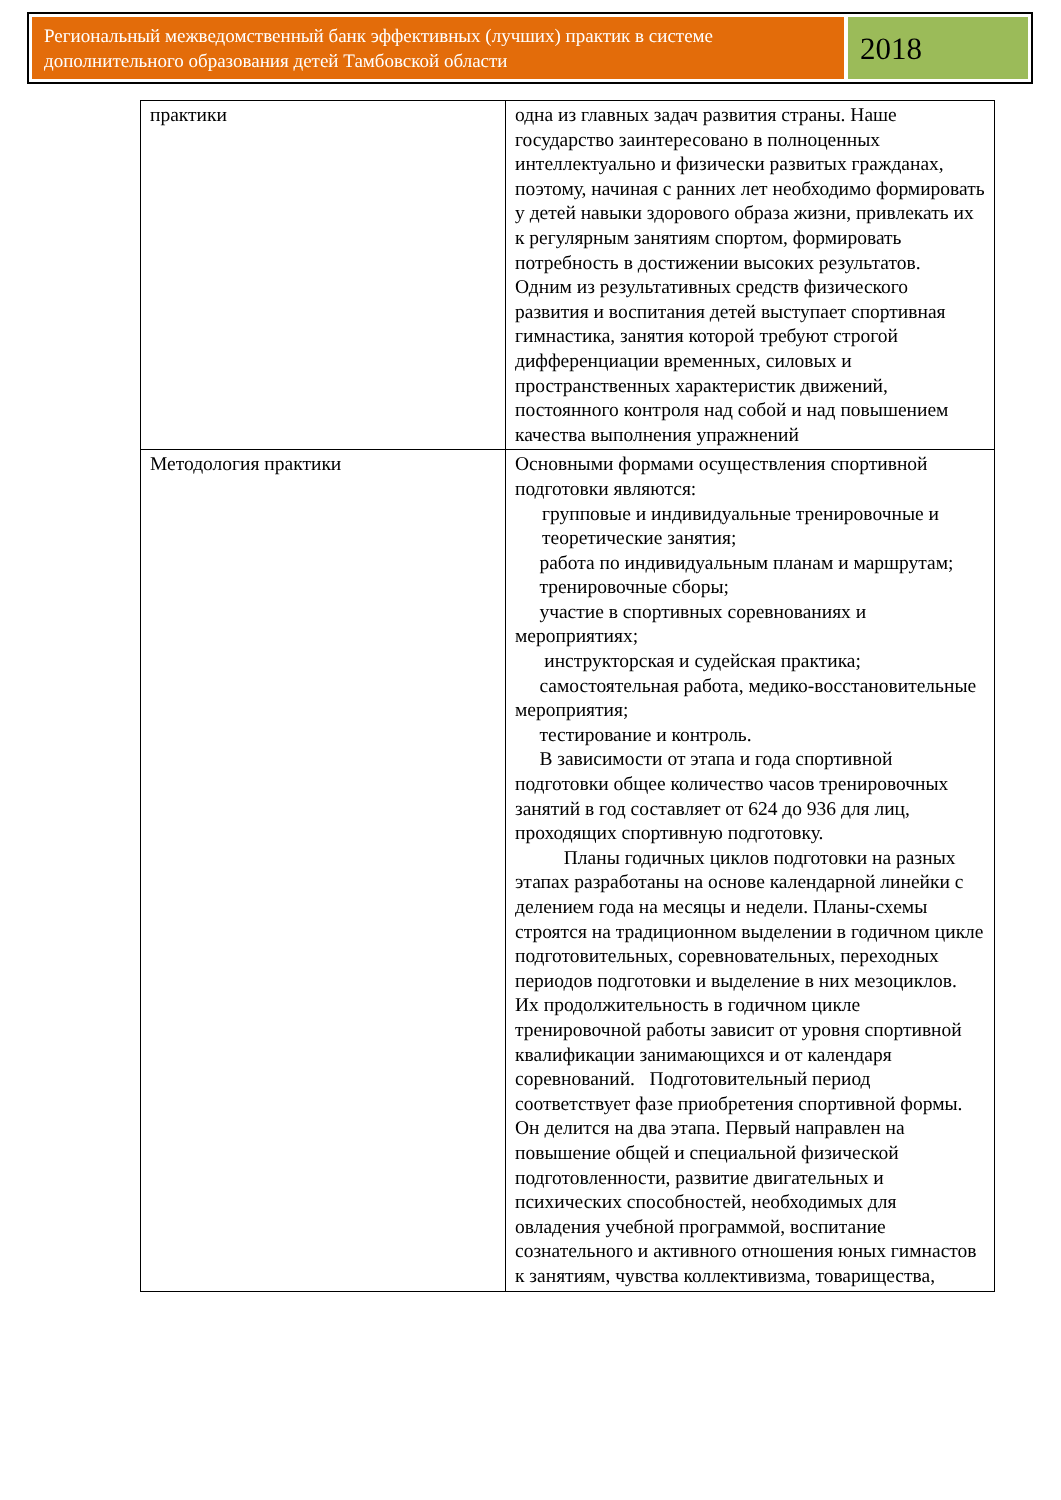Региональный межведомственный банк эффективных (лучших) практик в системе дополнительного образования детей Тамбовской области
2018
| практики | одна из главных задач развития страны. Наше государство заинтересовано в полноценных интеллектуально и физически развитых гражданах, поэтому, начиная с ранних лет необходимо формировать у детей навыки здорового образа жизни, привлекать их к регулярным занятиям спортом, формировать потребность в достижении высоких результатов. Одним из результативных средств физического развития и воспитания детей выступает спортивная гимнастика, занятия которой требуют строгой дифференциации временных, силовых и пространственных характеристик движений, постоянного контроля над собой и над повышением качества выполнения упражнений |
| Методология практики | Основными формами осуществления спортивной подготовки являются: групповые и индивидуальные тренировочные и теоретические занятия; работа по индивидуальным планам и маршрутам; тренировочные сборы; участие в спортивных соревнованиях и мероприятиях; инструкторская и судейская практика; самостоятельная работа, медико-восстановительные мероприятия; тестирование и контроль. В зависимости от этапа и года спортивной подготовки общее количество часов тренировочных занятий в год составляет от 624 до 936 для лиц, проходящих спортивную подготовку. Планы годичных циклов подготовки на разных этапах разработаны на основе календарной линейки с делением года на месяцы и недели. Планы-схемы строятся на традиционном выделении в годичном цикле подготовительных, соревновательных, переходных периодов подготовки и выделение в них мезоциклов. Их продолжительность в годичном цикле тренировочной работы зависит от уровня спортивной квалификации занимающихся и от календаря соревнований. Подготовительный период соответствует фазе приобретения спортивной формы. Он делится на два этапа. Первый направлен на повышение общей и специальной физической подготовленности, развитие двигательных и психических способностей, необходимых для овладения учебной программой, воспитание сознательного и активного отношения юных гимнастов к занятиям, чувства коллективизма, товарищества, |